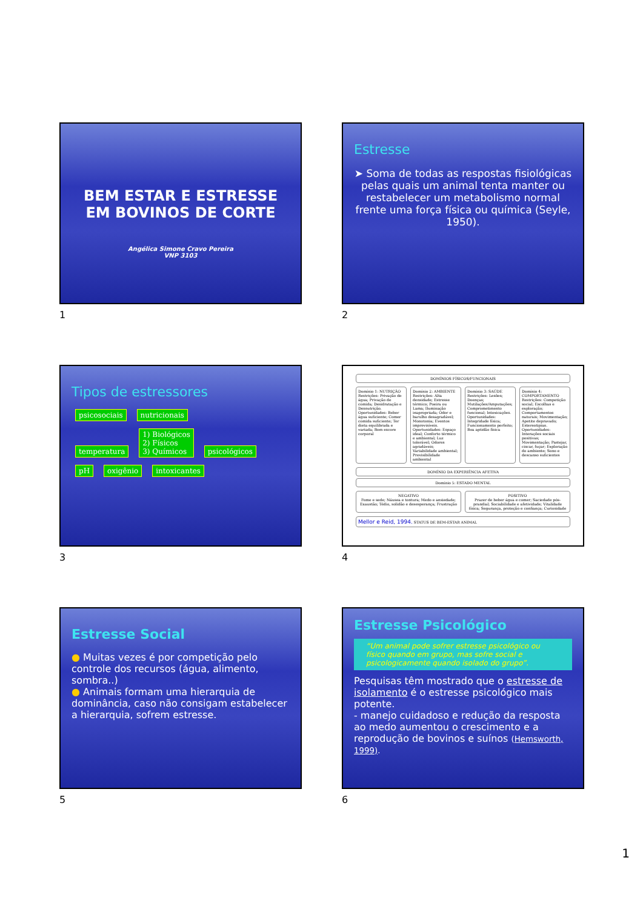BEM ESTAR E ESTRESSE EM BOVINOS DE CORTE
Angélica Simone Cravo Pereira
VNP 3103
1
Estresse
➤ Soma de todas as respostas fisiológicas pelas quais um animal tenta manter ou restabelecer um metabolismo normal frente uma força física ou química (Seyle, 1950).
2
Tipos de estressores
psicosociais nutricionais
temperatura 1) Biológicos
2) Físicos
3) Químicos psicológicos
pH oxigênio intoxicantes
3
DOMÍNIOS FÍSICOS/FUNCIONAIS
Domínio 1: NUTRIÇÃO
Restrições: Privação de água; Privação de comida; Desidratação e Desnutrição. Oportunidades: Beber água suficiente; Comer comida suficiente; Ter dieta equilibrada e variada; Bom escore corporal
Domínio 2: AMBIENTE
Restrições: Alta densidade; Estresse térmico; Poeira ou Lama; Iluminação inapropriada; Odor e barulho desagradável; Monotonia; Eventos imprevisíveis. Oportunidades: Espaço ideal; Conforto térmico e ambiental; Luz tolerável; Odores agradáveis; Variabilidade ambiental; Previsibilidade ambiental
Domínio 3: SAÚDE
Restrições: Lesões; Doenças; Mutilações/Amputações; Comprometimento funcional; Intoxicações. Oportunidades: Integridade física; Funcionamento perfeito; Boa aptidão física
Domínio 4: COMPORTAMENTO
Restrições: Competição social; Escolhas e exploração; Comportamentos naturais; Movimentação; Apetite depravado; Estereotipias. Oportunidades: Interações sociais positivas; Movimentação; Pastejar, ciscar, fuçar; Exploração do ambiente; Sono e descanso suficientes
DOMÍNIO DA EXPERIÊNCIA AFETIVA
Domínio 5: ESTADO MENTAL
NEGATIVO
Fome e sede; Náusea e tontura; Medo e ansiedade; Exaustão; Tédio, solidão e desesperança; Frustração
POSITIVO
Prazer de beber água e comer; Saciedade pós-prandial; Sociabilidade e afetividade; Vitalidade física; Segurança, proteção e confiança; Curiosidade
Mellor e Reid, 1994. STATUS DE BEM-ESTAR ANIMAL
4
Estresse Social
● Muitas vezes é por competição pelo controle dos recursos (água, alimento, sombra..)
● Animais formam uma hierarquia de dominância, caso não consigam estabelecer a hierarquia, sofrem estresse.
5
Estresse Psicológico
“Um animal pode sofrer estresse psicológico ou físico quando em grupo, mas sofre social e psicologicamente quando isolado do grupo”.
Pesquisas têm mostrado que o estresse de isolamento é o estresse psicológico mais potente.
- manejo cuidadoso e redução da resposta ao medo aumentou o crescimento e a reprodução de bovinos e suínos (Hemsworth, 1999).
6
1